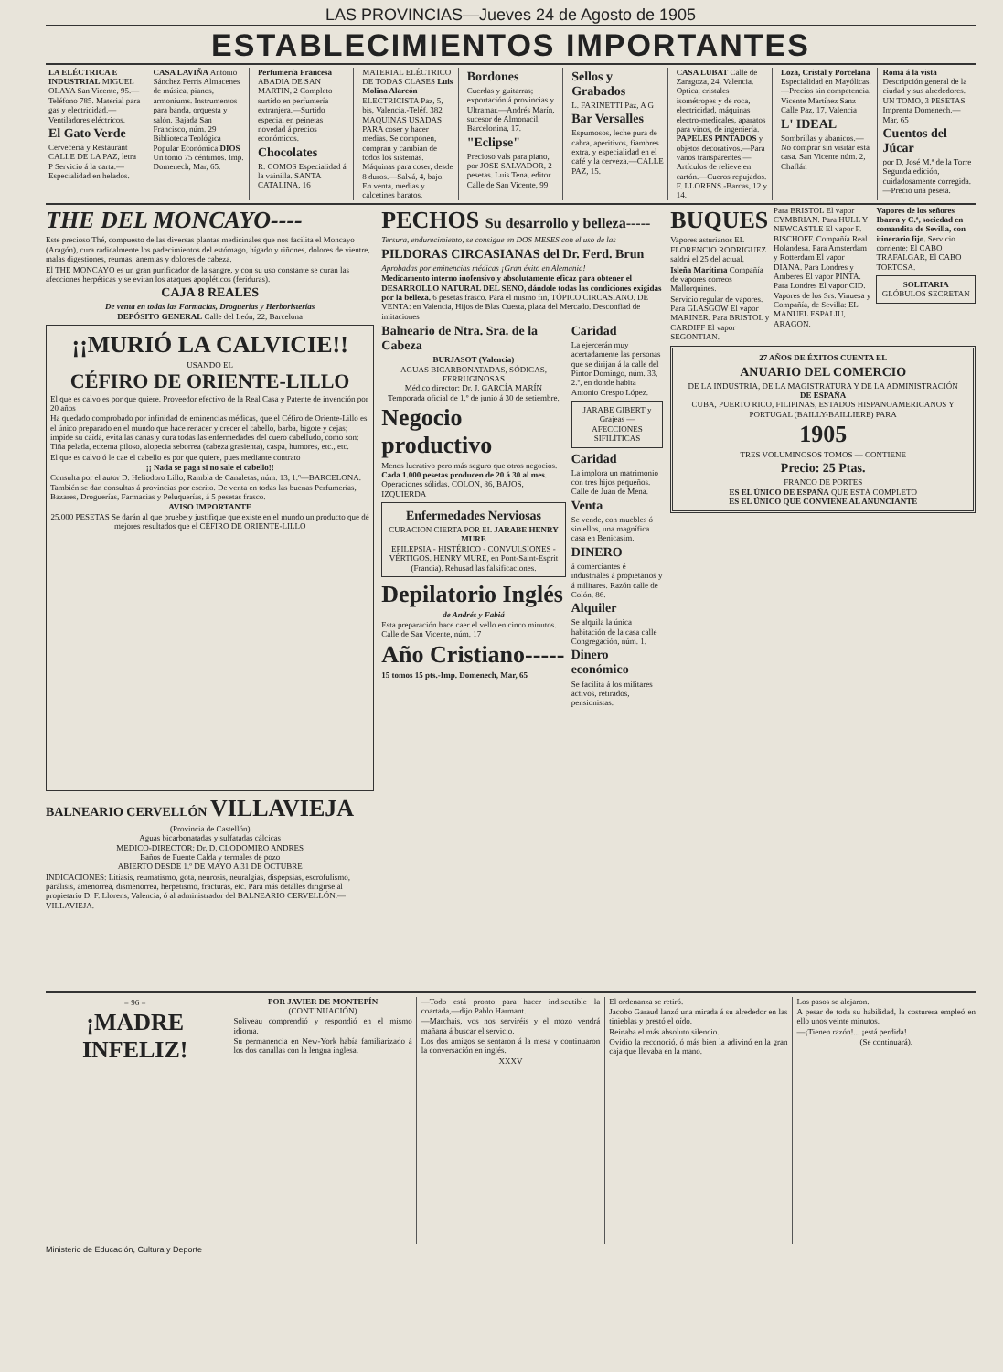LAS PROVINCIAS—Jueves 24 de Agosto de 1905
ESTABLECIMIENTOS IMPORTANTES
LA ELÉCTRICA E INDUSTRIAL MIGUEL OLAYA San Vicente, 95.—Teléfono 785. Material para gas y electricidad.—Ventiladores eléctricos.
El Gato Verde
Cervecería y Restaurant CALLE DE LA PAZ, letra P Servicio á la carta.—Especialidad en helados.
CASA LAVIÑA Antonio Sánchez Ferris Almacenes de música, pianos, armoniums. Instrumentos para banda, orquesta y salón. Bajada San Francisco, núm. 29
Biblioteca Teológica Popular Económica DIOS Un tomo 75 céntimos. Imp. Domenech, Mar, 65.
Perfumería Francesa ABADIA DE SAN MARTIN, 2 Completo surtido en perfumería extranjera.—Surtido especial en peinetas novedad á precios económicos.
Chocolates
R. COMOS Especialidad á la vainilla. SANTA CATALINA, 16
MATERIAL ELÉCTRICO DE TODAS CLASES Luis Molina Alarcón ELECTRICISTA Paz, 5, bis, Valencia.-Teléf. 382
MAQUINAS USADAS PARA coser y hacer medias. Se componen, compran y cambian de todos los sistemas. Máquinas para coser, desde 8 duros.—Salvá, 4, bajo. En venta, medias y calcetines baratos.
Bordones
Cuerdas y guitarras; exportación á provincias y Ultramar.—Andrés Marín, sucesor de Almonacil, Barcelonina, 17.
"Eclipse"
Precioso vals para piano, por JOSE SALVADOR, 2 pesetas. Luis Tena, editor Calle de San Vicente, 99
Sellos y Grabados
L. FARINETTI Paz, A G
Bar Versalles
Espumosos, leche pura de cabra, aperitivos, fiambres extra, y especialidad en el café y la cerveza.—CALLE PAZ, 15.
CASA LUBAT Calle de Zaragoza, 24, Valencia. Optica, cristales isométropes y de roca, electricidad, máquinas electro-medicales, aparatos para vinos, de ingeniería.
PAPELES PINTADOS y objetos decorativos.—Para vanos transparentes.—Artículos de relieve en cartón.—Cueros repujados. F. LLORENS.-Barcas, 12 y 14.
Loza, Cristal y Porcelana Especialidad en Mayólicas.—Precios sin competencia. Vicente Martínez Sanz Calle Paz, 17, Valencia
L' IDEAL
Sombrillas y abanicos.—No comprar sin visitar esta casa. San Vicente núm. 2, Chaflán
Roma á la vista Descripción general de la ciudad y sus alrededores. UN TOMO, 3 PESETAS Imprenta Domenech.—Mar, 65
Cuentos del Júcar
por D. José M.ª de la Torre Segunda edición, cuidadosamente corregida.—Precio una peseta.
THE DEL MONCAYO----
Este precioso Thé, compuesto de las diversas plantas medicinales que nos facilita el Moncayo (Aragón), cura radicalmente los padecimientos del estómago, hígado y riñones, dolores de vientre, malas digestiones, reumas, anemias y dolores de cabeza.
El THE MONCAYO es un gran purificador de la sangre, y con su uso constante se curan las afecciones herpéticas y se evitan los ataques apopléticos (feriduras).
CAJA 8 REALES
De venta en todas las Farmacias, Droguerías y Herboristerías
DEPÓSITO GENERAL Calle del León, 22, Barcelona
¡¡MURIÓ LA CALVICIE!!
USANDO EL
CÉFIRO DE ORIENTE-LILLO
El que es calvo es por que quiere. Proveedor efectivo de la Real Casa y Patente de invención por 20 años
Ha quedado comprobado por infinidad de eminencias médicas, que el Céfiro de Oriente-Lillo es el único preparado en el mundo que hace renacer y crecer el cabello, barba, bigote y cejas; impide su caída, evita las canas y cura todas las enfermedades del cuero cabelludo, como son: Tiña pelada, eczema piloso, alopecia seborrea (cabeza grasienta), caspa, humores, etc., etc.
El que es calvo ó le cae el cabello es por que quiere, pues mediante contrato
¡¡ Nada se paga si no sale el cabello!!
Consulta por el autor D. Heliodoro Lillo, Rambla de Canaletas, núm. 13, 1.º—BARCELONA. También se dan consultas á provincias por escrito. De venta en todas las buenas Perfumerías, Bazares, Droguerías, Farmacias y Peluquerías, á 5 pesetas frasco.
AVISO IMPORTANTE
25.000 PESETAS Se darán al que pruebe y justifique que existe en el mundo un producto que dé mejores resultados que el CÉFIRO DE ORIENTE-LILLO
BALNEARIO CERVELLÓN VILLAVIEJA
(Provincia de Castellón)
Aguas bicarbonatadas y sulfatadas cálcicas
MEDICO-DIRECTOR: Dr. D. CLODOMIRO ANDRES
Baños de Fuente Calda y termales de pozo
ABIERTO DESDE 1.º DE MAYO A 31 DE OCTUBRE
INDICACIONES: Litiasis, reumatismo, gota, neurosis, neuralgias, dispepsias, escrofulismo, parálisis, amenorrea, dismenorrea, herpetismo, fracturas, etc. Para más detalles dirigirse al propietario D. F. Llorens, Valencia, ó al administrador del BALNEARIO CERVELLÓN.—VILLAVIEJA.
PECHOS Su desarrollo y belleza-----
Tersura, endurecimiento, se consigue en DOS MESES con el uso de las
PILDORAS CIRCASIANAS del Dr. Ferd. Brun
Aprobadas por eminencias médicas ¡Gran éxito en Alemania!
Medicamento interno inofensivo y absolutamente eficaz para obtener el DESARROLLO NATURAL DEL SENO, dándole todas las condiciones exigidas por la belleza. 6 pesetas frasco. Para el mismo fin, TÓPICO CIRCASIANO. DE VENTA: en Valencia, Hijos de Blas Cuesta, plaza del Mercado. Desconfiad de imitaciones
Balneario de Ntra. Sra. de la Cabeza
BURJASOT (Valencia)
AGUAS BICARBONATADAS, SÓDICAS, FERRUGINOSAS
Médico director: Dr. J. GARCÍA MARÍN
Temporada oficial de 1.º de junio á 30 de setiembre.
Negocio productivo
Menos lucrativo pero más seguro que otros negocios. Cada 1.000 pesetas producen de 20 á 30 al mes. Operaciones sólidas. COLON, 86, BAJOS, IZQUIERDA
Enfermedades Nerviosas
CURACION CIERTA POR EL JARABE HENRY MURE
EPILEPSIA - HISTÉRICO - CONVULSIONES - VÉRTIGOS. HENRY MURE, en Pont-Saint-Esprit (Francia). Rehusad las falsificaciones.
Depilatorio Inglés
de Andrés y Fabiá
Esta preparación hace caer el vello en cinco minutos. Calle de San Vicente, núm. 17
Año Cristiano-----
15 tomos 15 pts.-Imp. Domenech, Mar, 65
Caridad
La ejercerán muy acertadamente las personas que se dirijan á la calle del Pintor Domingo, núm. 33, 2.º, en donde habita Antonio Crespo López.
JARABE GIBERT y Grajeas — AFECCIONES SIFILÍTICAS
Caridad
La implora un matrimonio con tres hijos pequeños. Calle de Juan de Mena.
Venta
Se vende, con muebles ó sin ellos, una magnífica casa en Benicasim.
DINERO
á comerciantes é industriales á propietarios y á militares. Razón calle de Colón, 86.
Alquiler
Se alquila la única habitación de la casa calle Congregación, núm. 1.
Dinero económico
Se facilita á los militares activos, retirados, pensionistas.
BUQUES
Vapores asturianos EL FLORENCIO RODRIGUEZ saldrá el 25 del actual.
Isleña Marítima Compañía de vapores correos Mallorquines.
Servicio regular de vapores. Para GLASGOW El vapor MARINER. Para BRISTOL y CARDIFF El vapor SEGONTIAN.
Para BRISTOL El vapor CYMBRIAN. Para HULL Y NEWCASTLE El vapor F. BISCHOFF. Compañía Real Holandesa. Para Amsterdam y Rotterdam El vapor DIANA. Para Londres y Amberes El vapor PINTA. Para Londres El vapor CID. Vapores de los Srs. Vinuesa y Compañía, de Sevilla: EL MANUEL ESPALIU, ARAGON.
Vapores de los señores Ibarra y C.ª, sociedad en comandita de Sevilla, con itinerario fijo. Servicio corriente: El CABO TRAFALGAR, El CABO TORTOSA.
SOLITARIA GLÓBULOS SECRETAN
27 AÑOS DE ÉXITOS CUENTA EL
ANUARIO DEL COMERCIO
DE LA INDUSTRIA, DE LA MAGISTRATURA Y DE LA ADMINISTRACIÓN
DE ESPAÑA
CUBA, PUERTO RICO, FILIPINAS, ESTADOS HISPANOAMERICANOS Y PORTUGAL (BAILLY-BAILLIERE) PARA
1905
TRES VOLUMINOSOS TOMOS — CONTIENE
Precio: 25 Ptas.
FRANCO DE PORTES
ES EL ÚNICO DE ESPAÑA QUE ESTÁ COMPLETO
ES EL ÚNICO QUE CONVIENE AL ANUNCIANTE
= 96 =
¡MADRE INFELIZ!
POR JAVIER DE MONTEPÍN
(CONTINUACIÓN)
Soliveau comprendió y respondió en el mismo idioma.
Su permanencia en New-York había familiarizado á los dos canallas con la lengua inglesa.
—Todo está pronto para hacer indiscutible la coartada,—dijo Pablo Harmant.
—Marchais, vos nos serviréis y el mozo vendrá mañana á buscar el servicio.
Los dos amigos se sentaron á la mesa y continuaron la conversación en inglés.
XXXV
El ordenanza se retiró.
Jacobo Garaud lanzó una mirada á su alrededor en las tinieblas y prestó el oído.
Reinaba el más absoluto silencio.
Ovidio la reconoció, ó más bien la adivinó en la gran caja que llevaba en la mano.
Los pasos se alejaron.
A pesar de toda su habilidad, la costurera empleó en ello unos veinte minutos.
—¡Tienen razón!... ¡está perdida!
(Se continuará).
Ministerio de Educación, Cultura y Deporte